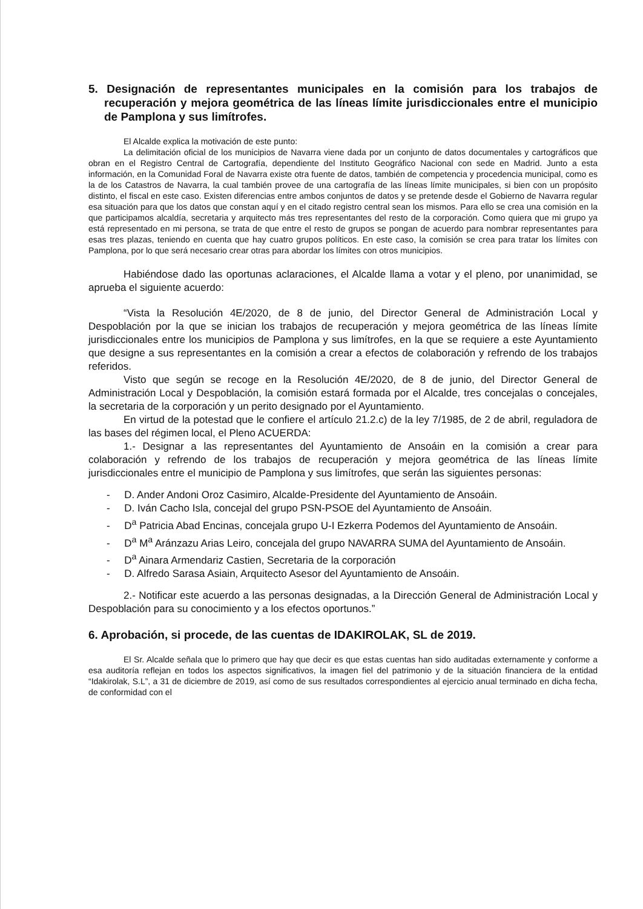5. Designación de representantes municipales en la comisión para los trabajos de recuperación y mejora geométrica de las líneas límite jurisdiccionales entre el municipio de Pamplona y sus limítrofes.
El Alcalde explica la motivación de este punto:
La delimitación oficial de los municipios de Navarra viene dada por un conjunto de datos documentales y cartográficos que obran en el Registro Central de Cartografía, dependiente del Instituto Geográfico Nacional con sede en Madrid. Junto a esta información, en la Comunidad Foral de Navarra existe otra fuente de datos, también de competencia y procedencia municipal, como es la de los Catastros de Navarra, la cual también provee de una cartografía de las líneas límite municipales, si bien con un propósito distinto, el fiscal en este caso. Existen diferencias entre ambos conjuntos de datos y se pretende desde el Gobierno de Navarra regular esa situación para que los datos que constan aquí y en el citado registro central sean los mismos. Para ello se crea una comisión en la que participamos alcaldía, secretaria y arquitecto más tres representantes del resto de la corporación. Como quiera que mi grupo ya está representado en mi persona, se trata de que entre el resto de grupos se pongan de acuerdo para nombrar representantes para esas tres plazas, teniendo en cuenta que hay cuatro grupos políticos. En este caso, la comisión se crea para tratar los límites con Pamplona, por lo que será necesario crear otras para abordar los límites con otros municipios.
Habiéndose dado las oportunas aclaraciones, el Alcalde llama a votar y el pleno, por unanimidad, se aprueba el siguiente acuerdo:
“Vista la Resolución 4E/2020, de 8 de junio, del Director General de Administración Local y Despoblación por la que se inician los trabajos de recuperación y mejora geométrica de las líneas límite jurisdiccionales entre los municipios de Pamplona y sus limítrofes, en la que se requiere a este Ayuntamiento que designe a sus representantes en la comisión a crear a efectos de colaboración y refrendo de los trabajos referidos.
Visto que según se recoge en la Resolución 4E/2020, de 8 de junio, del Director General de Administración Local y Despoblación, la comisión estará formada por el Alcalde, tres concejalas o concejales, la secretaria de la corporación y un perito designado por el Ayuntamiento.
En virtud de la potestad que le confiere el artículo 21.2.c) de la ley 7/1985, de 2 de abril, reguladora de las bases del régimen local, el Pleno ACUERDA:
1.- Designar a las representantes del Ayuntamiento de Ansoáin en la comisión a crear para colaboración y refrendo de los trabajos de recuperación y mejora geométrica de las líneas límite jurisdiccionales entre el municipio de Pamplona y sus limítrofes, que serán las siguientes personas:
- D. Ander Andoni Oroz Casimiro, Alcalde-Presidente del Ayuntamiento de Ansoáin.
- D. Iván Cacho Isla, concejal del grupo PSN-PSOE del Ayuntamiento de Ansoáin.
- D<sup>a</sup> Patricia Abad Encinas, concejala grupo U-I Ezkerra Podemos del Ayuntamiento de Ansoáin.
- D<sup>a</sup> M<sup>a</sup> Aránzazu Arias Leiro, concejala del grupo NAVARRA SUMA del Ayuntamiento de Ansoáin.
- D<sup>a</sup> Ainara Armendariz Castien, Secretaria de la corporación
- D. Alfredo Sarasa Asiain, Arquitecto Asesor del Ayuntamiento de Ansoáin.
2.- Notificar este acuerdo a las personas designadas, a la Dirección General de Administración Local y Despoblación para su conocimiento y a los efectos oportunos.”
6. Aprobación, si procede, de las cuentas de IDAKIROLAK, SL de 2019.
El Sr. Alcalde señala que lo primero que hay que decir es que estas cuentas han sido auditadas externamente y conforme a esa auditoría reflejan en todos los aspectos significativos, la imagen fiel del patrimonio y de la situación financiera de la entidad “Idakirolak, S.L”, a 31 de diciembre de 2019, así como de sus resultados correspondientes al ejercicio anual terminado en dicha fecha, de conformidad con el